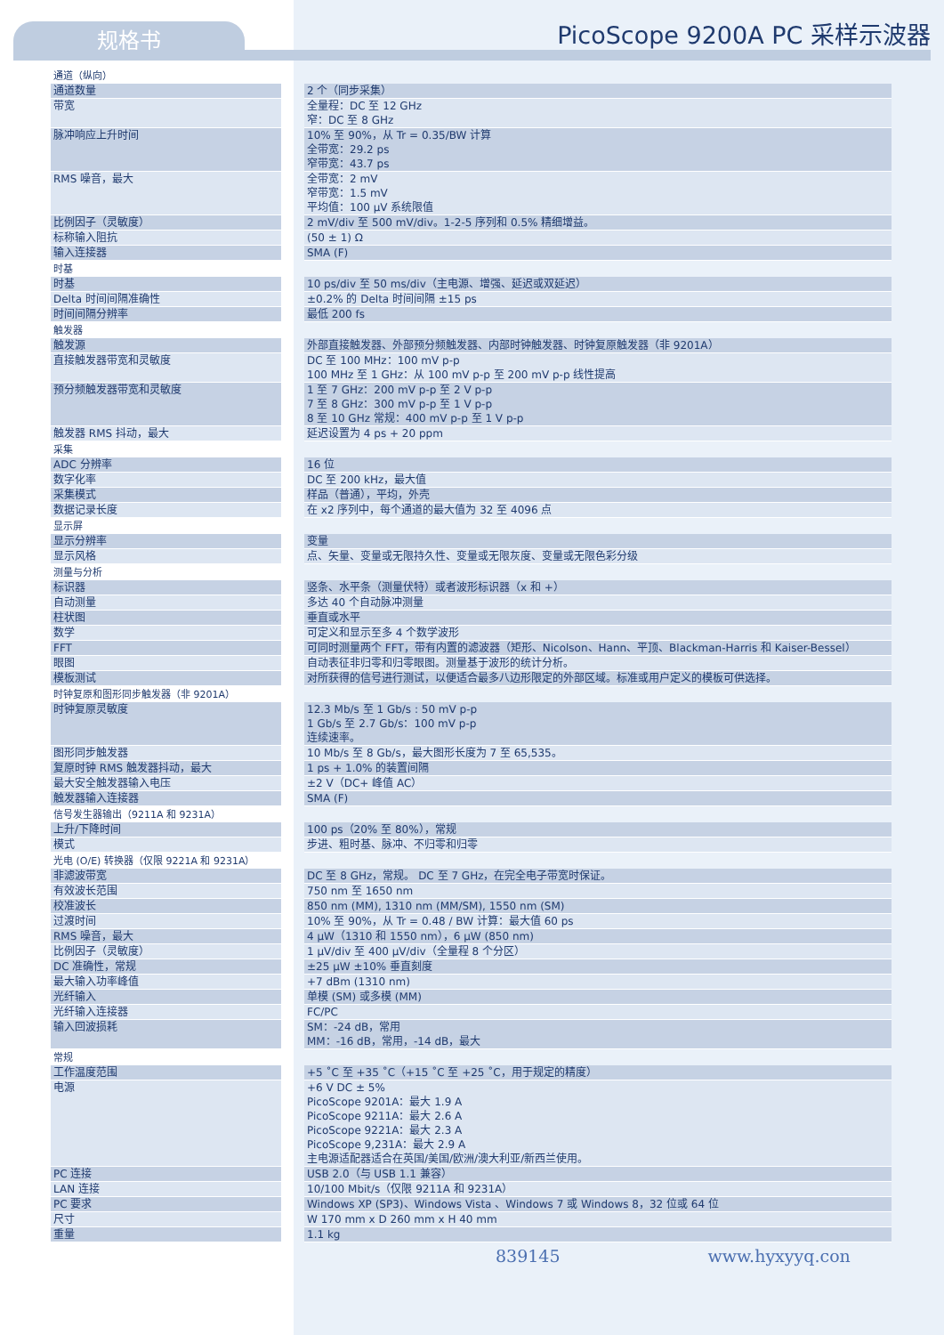规格书 PicoScope 9200A PC 采样示波器
| 通道（纵向） | | |
| 通道数量 | | 2 个（同步采集） |
| 带宽 | | 全量程：DC 至 12 GHz 窄：DC 至 8 GHz |
| 脉冲响应上升时间 | | 10% 至 90%，从 Tr = 0.35/BW 计算 全带宽：29.2 ps 窄带宽：43.7 ps |
| RMS 噪音，最大 | | 全带宽：2 mV 窄带宽：1.5 mV 平均值：100 μV 系统限值 |
| 比例因子（灵敏度） | | 2 mV/div 至 500 mV/div。1-2-5 序列和 0.5% 精细增益。 |
| 标称输入阻抗 | | (50 ± 1) Ω |
| 输入连接器 | | SMA (F) |
| 时基 | | |
| 时基 | | 10 ps/div 至 50 ms/div（主电源、增强、延迟或双延迟） |
| Delta 时间间隔准确性 | | ±0.2% 的 Delta 时间间隔 ±15 ps |
| 时间间隔分辨率 | | 最低 200 fs |
| 触发器 | | |
| 触发源 | | 外部直接触发器、外部预分频触发器、内部时钟触发器、时钟复原触发器（非 9201A） |
| 直接触发器带宽和灵敏度 | | DC 至 100 MHz：100 mV p-p 100 MHz 至 1 GHz：从 100 mV p-p 至 200 mV p-p 线性提高 |
| 预分频触发器带宽和灵敏度 | | 1 至 7 GHz：200 mV p-p 至 2 V p-p 7 至 8 GHz：300 mV p-p 至 1 V p-p 8 至 10 GHz 常规：400 mV p-p 至 1 V p-p |
| 触发器 RMS 抖动，最大 | | 延迟设置为 4 ps + 20 ppm |
| 采集 | | |
| ADC 分辨率 | | 16 位 |
| 数字化率 | | DC 至 200 kHz，最大值 |
| 采集模式 | | 样品（普通），平均，外壳 |
| 数据记录长度 | | 在 x2 序列中，每个通道的最大值为 32 至 4096 点 |
| 显示屏 | | |
| 显示分辨率 | | 变量 |
| 显示风格 | | 点、矢量、变量或无限持久性、变量或无限灰度、变量或无限色彩分级 |
| 测量与分析 | | |
| 标识器 | | 竖条、水平条（测量伏特）或者波形标识器（x 和 +） |
| 自动测量 | | 多达 40 个自动脉冲测量 |
| 柱状图 | | 垂直或水平 |
| 数学 | | 可定义和显示至多 4 个数学波形 |
| FFT | | 可同时测量两个 FFT，带有内置的滤波器（矩形、Nicolson、Hann、平顶、Blackman-Harris 和 Kaiser-Bessel） |
| 眼图 | | 自动表征非归零和归零眼图。测量基于波形的统计分析。 |
| 模板测试 | | 对所获得的信号进行测试，以便适合最多八边形限定的外部区域。标准或用户定义的模板可供选择。 |
| 时钟复原和图形同步触发器（非 9201A） | | |
| 时钟复原灵敏度 | | 12.3 Mb/s 至 1 Gb/s : 50 mV p-p 1 Gb/s 至 2.7 Gb/s：100 mV p-p 连续速率。 |
| 图形同步触发器 | | 10 Mb/s 至 8 Gb/s，最大图形长度为 7 至 65,535。 |
| 复原时钟 RMS 触发器抖动，最大 | | 1 ps + 1.0% 的装置间隔 |
| 最大安全触发器输入电压 | | ±2 V（DC+ 峰值 AC） |
| 触发器输入连接器 | | SMA (F) |
| 信号发生器输出（9211A 和 9231A） | | |
| 上升/下降时间 | | 100 ps（20% 至 80%），常规 |
| 模式 | | 步进、粗时基、脉冲、不归零和归零 |
| 光电 (O/E) 转换器（仅限 9221A 和 9231A） | | |
| 非滤波带宽 | | DC 至 8 GHz，常规。 DC 至 7 GHz，在完全电子带宽时保证。 |
| 有效波长范围 | | 750 nm 至 1650 nm |
| 校准波长 | | 850 nm (MM), 1310 nm (MM/SM), 1550 nm (SM) |
| 过渡时间 | | 10% 至 90%，从 Tr = 0.48 / BW 计算：最大值 60 ps |
| RMS 噪音，最大 | | 4 μW（1310 和 1550 nm），6 μW (850 nm) |
| 比例因子（灵敏度） | | 1 μV/div 至 400 μV/div（全量程 8 个分区） |
| DC 准确性，常规 | | ±25 μW ±10% 垂直刻度 |
| 最大输入功率峰值 | | +7 dBm (1310 nm) |
| 光纤输入 | | 单模 (SM) 或多模 (MM) |
| 光纤输入连接器 | | FC/PC |
| 输入回波损耗 | | SM：-24 dB，常用 MM：-16 dB，常用，-14 dB，最大 |
| 常规 | | |
| 工作温度范围 | | +5 ˚C 至 +35 ˚C（+15 ˚C 至 +25 ˚C，用于规定的精度） |
| 电源 | | +6 V DC ± 5% PicoScope 9201A：最大 1.9 A PicoScope 9211A：最大 2.6 A PicoScope 9221A：最大 2.3 A PicoScope 9,231A：最大 2.9 A 主电源适配器适合在英国/美国/欧洲/澳大利亚/新西兰使用。 |
| PC 连接 | | USB 2.0（与 USB 1.1 兼容） |
| LAN 连接 | | 10/100 Mbit/s（仅限 9211A 和 9231A） |
| PC 要求 | | Windows XP (SP3)、Windows Vista 、Windows 7 或 Windows 8，32 位或 64 位 |
| 尺寸 | | W 170 mm x D 260 mm x H 40 mm |
| 重量 | | 1.1 kg |
839145 www.hyxyyq.con